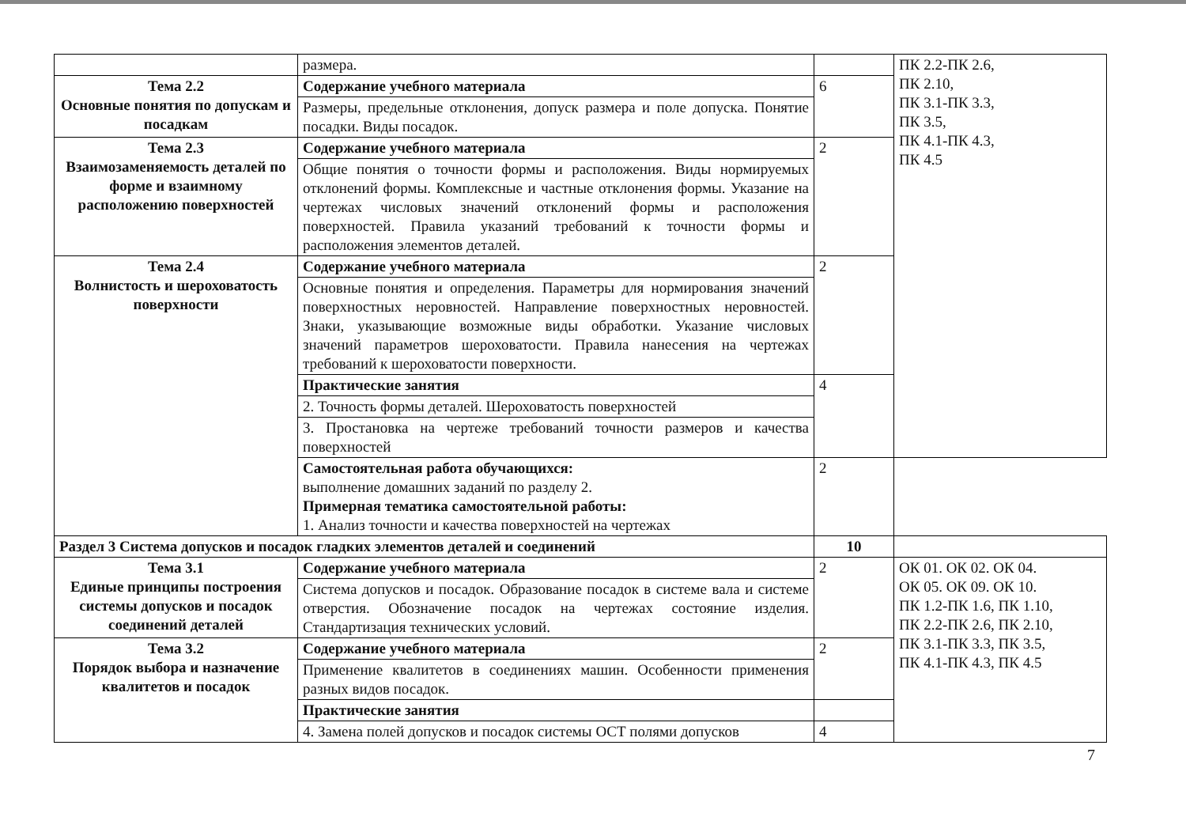| | размера. | | ПК 2.2-ПК 2.6, ПК 2.10, ПК 3.1-ПК 3.3, ПК 3.5, ПК 4.1-ПК 4.3, ПК 4.5 |
| Тема 2.2 Основные понятия по допускам и посадкам | Содержание учебного материала | 6 | |
| | Размеры, предельные отклонения, допуск размера и поле допуска. Понятие посадки. Виды посадок. | | |
| Тема 2.3 Взаимозаменяемость деталей по форме и взаимному расположению поверхностей | Содержание учебного материала | 2 | |
| | Общие понятия о точности формы и расположения. Виды нормируемых отклонений формы. Комплексные и частные отклонения формы. Указание на чертежах числовых значений отклонений формы и расположения поверхностей. Правила указаний требований к точности формы и расположения элементов деталей. | | |
| Тема 2.4 Волнистость и шероховатость поверхности | Содержание учебного материала | 2 | |
| | Основные понятия и определения. Параметры для нормирования значений поверхностных неровностей. Направление поверхностных неровностей. Знаки, указывающие возможные виды обработки. Указание числовых значений параметров шероховатости. Правила нанесения на чертежах требований к шероховатости поверхности. | | |
| | Практические занятия | 4 | |
| | 2. Точность формы деталей. Шероховатость поверхностей | | |
| | 3. Простановка на чертеже требований точности размеров и качества поверхностей | | |
| | Самостоятельная работа обучающихся: выполнение домашних заданий по разделу 2. Примерная тематика самостоятельной работы: 1. Анализ точности и качества поверхностей на чертежах | 2 | |
| Раздел 3 Система допусков и посадок гладких элементов деталей и соединений | | 10 | |
| Тема 3.1 Единые принципы построения системы допусков и посадок соединений деталей | Содержание учебного материала | 2 | ОК 01. ОК 02. ОК 04. ОК 05. ОК 09. ОК 10. ПК 1.2-ПК 1.6, ПК 1.10, ПК 2.2-ПК 2.6, ПК 2.10, ПК 3.1-ПК 3.3, ПК 3.5, ПК 4.1-ПК 4.3, ПК 4.5 |
| | Система допусков и посадок. Образование посадок в системе вала и системе отверстия. Обозначение посадок на чертежах состояние изделия. Стандартизация технических условий. | | |
| Тема 3.2 Порядок выбора и назначение квалитетов и посадок | Содержание учебного материала | 2 | |
| | Применение квалитетов в соединениях машин. Особенности применения разных видов посадок. | | |
| | Практические занятия | | |
| | 4. Замена полей допусков и посадок системы ОСТ полями допусков | 4 | |
7